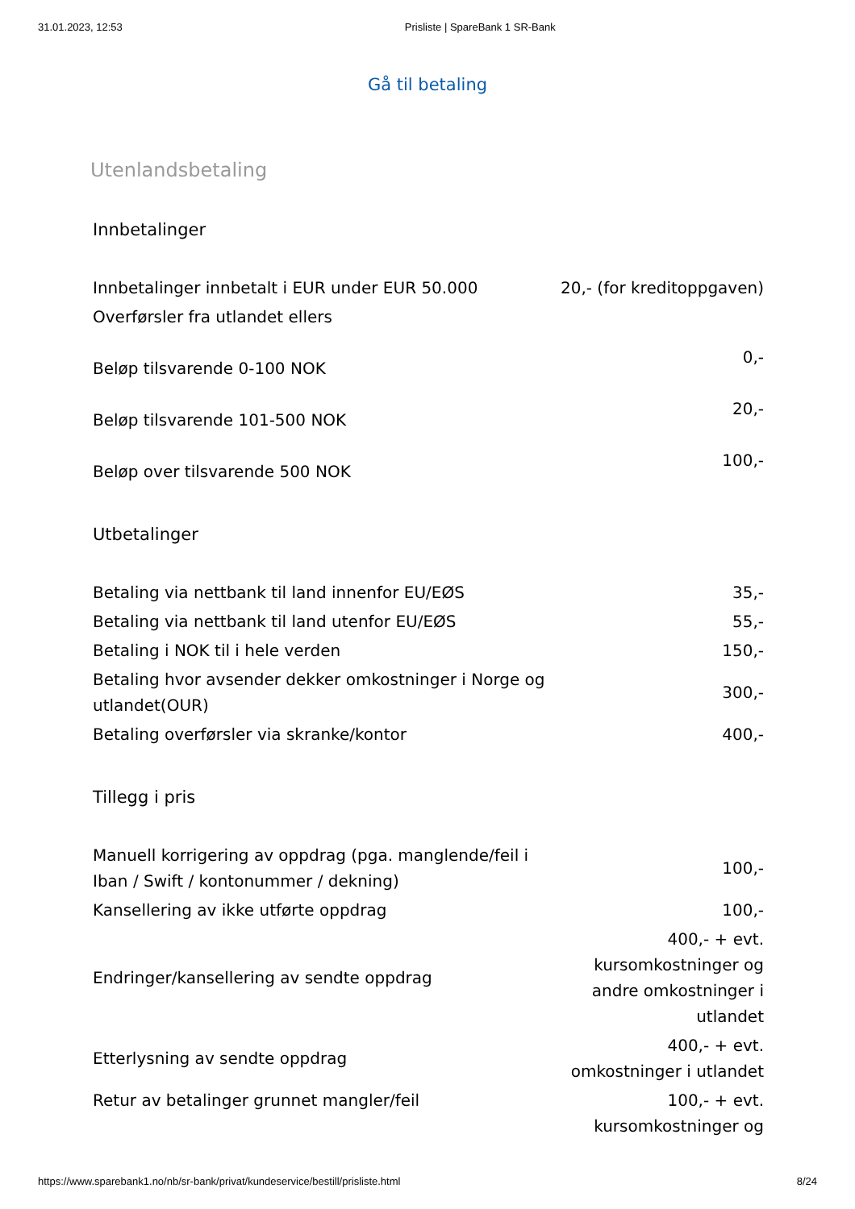31.01.2023, 12:53 Prisliste | SpareBank 1 SR-Bank
Gå til betaling
Utenlandsbetaling
Innbetalinger
| Innbetalinger innbetalt i EUR under EUR 50.000 | 20,- (for kreditoppgaven) |
| Overførsler fra utlandet ellers | |
| Beløp tilsvarende 0-100 NOK | 0,- |
| Beløp tilsvarende 101-500 NOK | 20,- |
| Beløp over tilsvarende 500 NOK | 100,- |
Utbetalinger
| Betaling via nettbank til land innenfor EU/EØS | 35,- |
| Betaling via nettbank til land utenfor EU/EØS | 55,- |
| Betaling i NOK til i hele verden | 150,- |
| Betaling hvor avsender dekker omkostninger i Norge og utlandet(OUR) | 300,- |
| Betaling overførsler via skranke/kontor | 400,- |
Tillegg i pris
| Manuell korrigering av oppdrag (pga. manglende/feil i Iban / Swift / kontonummer / dekning) | 100,- |
| Kansellering av ikke utførte oppdrag | 100,- |
| Endringer/kansellering av sendte oppdrag | 400,- + evt. kursomkostninger og andre omkostninger i utlandet |
| Etterlysning av sendte oppdrag | 400,- + evt. omkostninger i utlandet |
| Retur av betalinger grunnet mangler/feil | 100,- + evt. kursomkostninger og |
https://www.sparebank1.no/nb/sr-bank/privat/kundeservice/bestill/prisliste.html 8/24